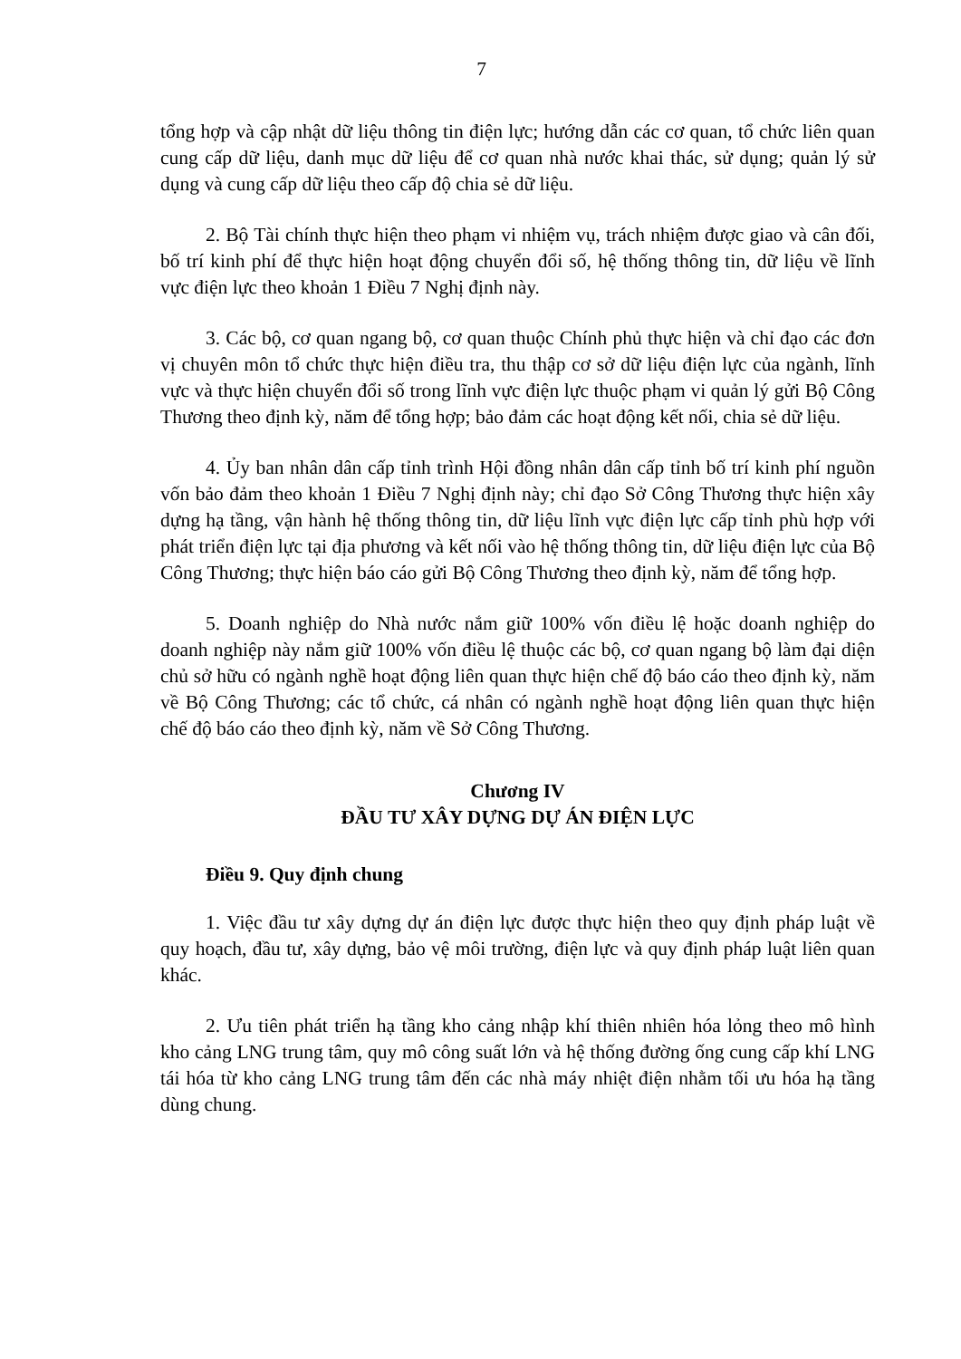7
tổng hợp và cập nhật dữ liệu thông tin điện lực; hướng dẫn các cơ quan, tổ chức liên quan cung cấp dữ liệu, danh mục dữ liệu để cơ quan nhà nước khai thác, sử dụng; quản lý sử dụng và cung cấp dữ liệu theo cấp độ chia sẻ dữ liệu.
2. Bộ Tài chính thực hiện theo phạm vi nhiệm vụ, trách nhiệm được giao và cân đối, bố trí kinh phí để thực hiện hoạt động chuyển đổi số, hệ thống thông tin, dữ liệu về lĩnh vực điện lực theo khoản 1 Điều 7 Nghị định này.
3. Các bộ, cơ quan ngang bộ, cơ quan thuộc Chính phủ thực hiện và chỉ đạo các đơn vị chuyên môn tổ chức thực hiện điều tra, thu thập cơ sở dữ liệu điện lực của ngành, lĩnh vực và thực hiện chuyển đổi số trong lĩnh vực điện lực thuộc phạm vi quản lý gửi Bộ Công Thương theo định kỳ, năm để tổng hợp; bảo đảm các hoạt động kết nối, chia sẻ dữ liệu.
4. Ủy ban nhân dân cấp tỉnh trình Hội đồng nhân dân cấp tỉnh bố trí kinh phí nguồn vốn bảo đảm theo khoản 1 Điều 7 Nghị định này; chỉ đạo Sở Công Thương thực hiện xây dựng hạ tầng, vận hành hệ thống thông tin, dữ liệu lĩnh vực điện lực cấp tỉnh phù hợp với phát triển điện lực tại địa phương và kết nối vào hệ thống thông tin, dữ liệu điện lực của Bộ Công Thương; thực hiện báo cáo gửi Bộ Công Thương theo định kỳ, năm để tổng hợp.
5. Doanh nghiệp do Nhà nước nắm giữ 100% vốn điều lệ hoặc doanh nghiệp do doanh nghiệp này nắm giữ 100% vốn điều lệ thuộc các bộ, cơ quan ngang bộ làm đại diện chủ sở hữu có ngành nghề hoạt động liên quan thực hiện chế độ báo cáo theo định kỳ, năm về Bộ Công Thương; các tổ chức, cá nhân có ngành nghề hoạt động liên quan thực hiện chế độ báo cáo theo định kỳ, năm về Sở Công Thương.
Chương IV
ĐẦU TƯ XÂY DỰNG DỰ ÁN ĐIỆN LỰC
Điều 9. Quy định chung
1. Việc đầu tư xây dựng dự án điện lực được thực hiện theo quy định pháp luật về quy hoạch, đầu tư, xây dựng, bảo vệ môi trường, điện lực và quy định pháp luật liên quan khác.
2. Ưu tiên phát triển hạ tầng kho cảng nhập khí thiên nhiên hóa lỏng theo mô hình kho cảng LNG trung tâm, quy mô công suất lớn và hệ thống đường ống cung cấp khí LNG tái hóa từ kho cảng LNG trung tâm đến các nhà máy nhiệt điện nhằm tối ưu hóa hạ tầng dùng chung.